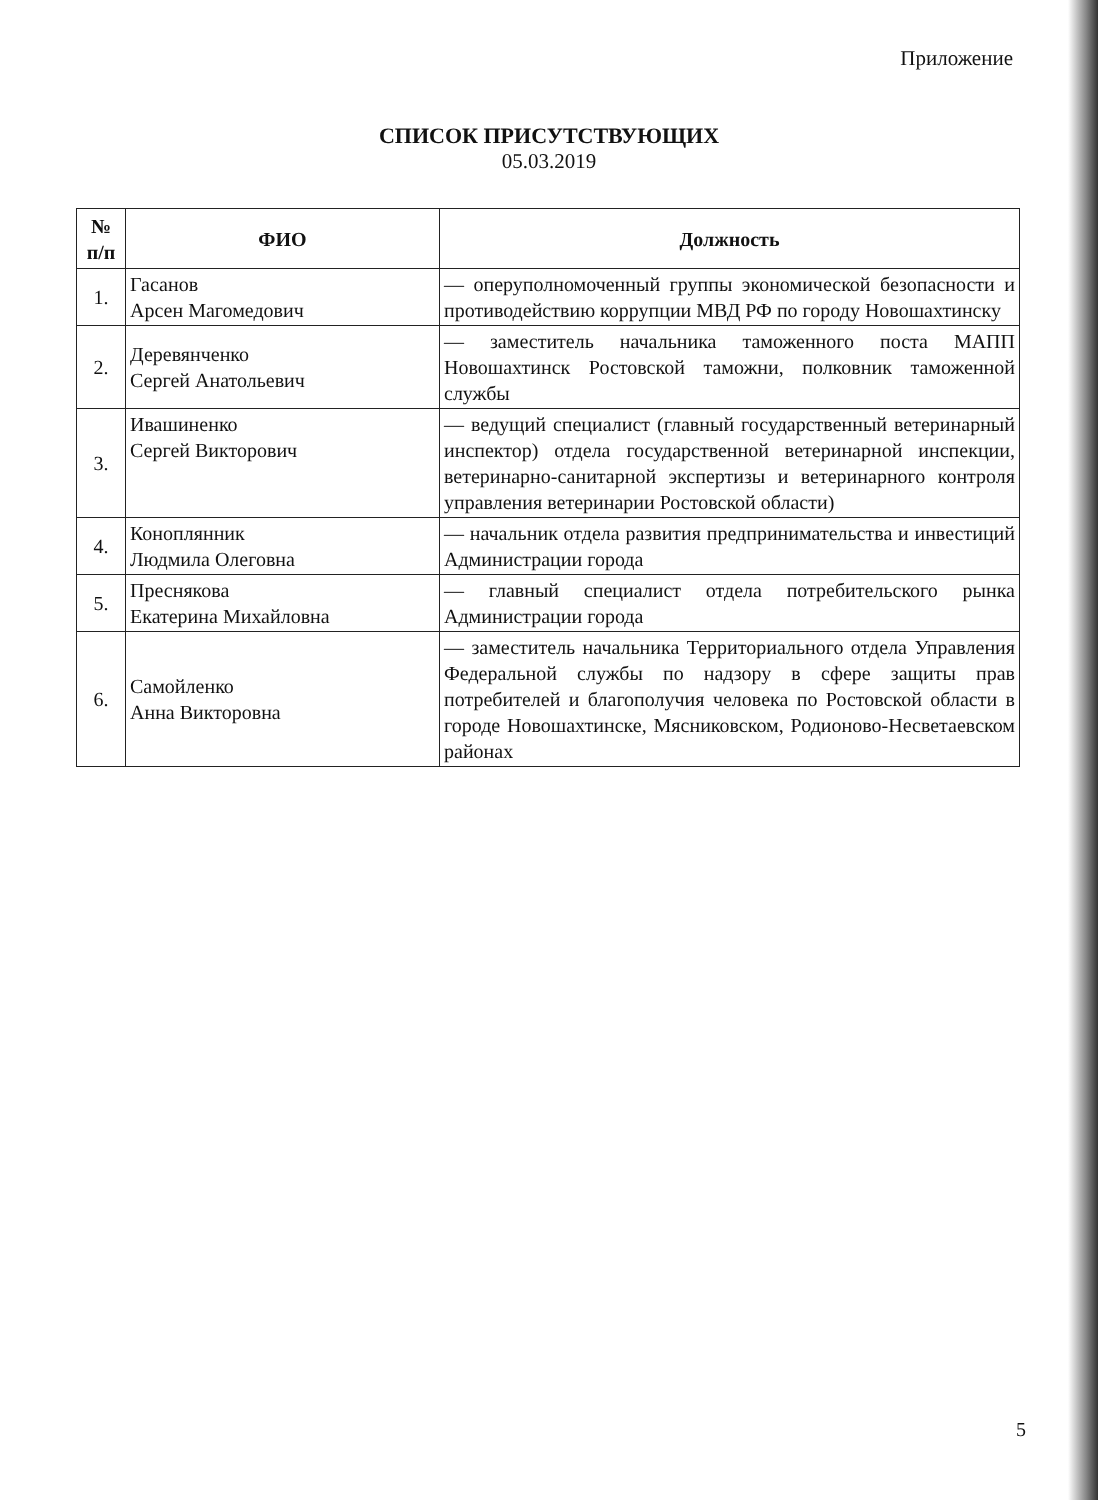Приложение
СПИСОК ПРИСУТСТВУЮЩИХ
05.03.2019
| № п/п | ФИО | Должность |
| --- | --- | --- |
| 1. | Гасанов Арсен Магомедович | — оперуполномоченный группы экономической безопасности и противодействию коррупции МВД РФ по городу Новошахтинску |
| 2. | Деревянченко Сергей Анатольевич | — заместитель начальника таможенного поста МАПП Новошахтинск Ростовской таможни, полковник таможенной службы |
| 3. | Ивашиненко Сергей Викторович | — ведущий специалист (главный государственный ветеринарный инспектор) отдела государственной ветеринарной инспекции, ветеринарно-санитарной экспертизы и ветеринарного контроля управления ветеринарии Ростовской области) |
| 4. | Коноплянник Людмила Олеговна | — начальник отдела развития предпринимательства и инвестиций Администрации города |
| 5. | Преснякова Екатерина Михайловна | — главный специалист отдела потребительского рынка Администрации города |
| 6. | Самойленко Анна Викторовна | — заместитель начальника Территориального отдела Управления Федеральной службы по надзору в сфере защиты прав потребителей и благополучия человека по Ростовской области в городе Новошахтинске, Мясниковском, Родионово-Несветаевском районах |
5